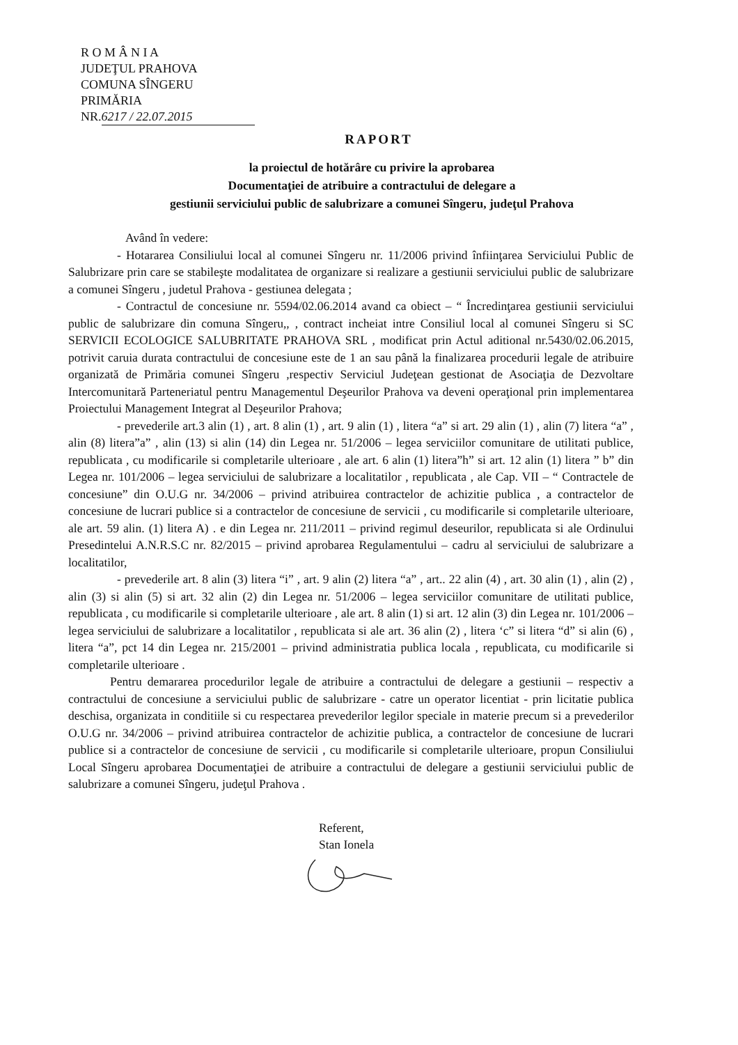R O M Â N I A
JUDEŢUL PRAHOVA
COMUNA SÎNGERU
PRIMĂRIA
NR. 6217 / 22.07.2015
RAPORT
la proiectul de hotărâre cu privire la aprobarea
Documentaţiei de atribuire a contractului de delegare a
gestiunii serviciului public de salubrizare a comunei Sîngeru, judeţul Prahova
Având în vedere:
- Hotararea Consiliului local al comunei Sîngeru nr. 11/2006 privind înfiinţarea Serviciului Public de Salubrizare prin care se stabileşte modalitatea de organizare si realizare a gestiunii serviciului public de salubrizare a comunei Sîngeru , judetul Prahova - gestiunea delegata ;
- Contractul de concesiune nr. 5594/02.06.2014 avand ca obiect – “ Încredinţarea gestiunii serviciului public de salubrizare din comuna Sîngeru,, , contract incheiat intre Consiliul local al comunei Sîngeru si SC SERVICII ECOLOGICE SALUBRITATE PRAHOVA SRL , modificat prin Actul aditional nr.5430/02.06.2015, potrivit caruia durata contractului de concesiune este de 1 an sau până la finalizarea procedurii legale de atribuire organizată de Primăria comunei Sîngeru ,respectiv Serviciul Judeţean gestionat de Asociaţia de Dezvoltare Intercomunitară Parteneriatul pentru Managementul Deşeurilor Prahova va deveni operaţional prin implementarea Proiectului Management Integrat al Deşeurilor Prahova;
- prevederile art.3 alin (1) , art. 8 alin (1) , art. 9 alin (1) , litera “a” si art. 29 alin (1) , alin (7) litera “a” , alin (8) litera”a” , alin (13) si alin (14) din Legea nr. 51/2006 – legea serviciilor comunitare de utilitati publice, republicata , cu modificarile si completarile ulterioare , ale art. 6 alin (1) litera”h” si art. 12 alin (1) litera ” b” din Legea nr. 101/2006 – legea serviciului de salubrizare a localitatilor , republicata , ale Cap. VII – “ Contractele de concesiune” din O.U.G nr. 34/2006 – privind atribuirea contractelor de achizitie publica , a contractelor de concesiune de lucrari publice si a contractelor de concesiune de servicii , cu modificarile si completarile ulterioare, ale art. 59 alin. (1) litera A) . e din Legea nr. 211/2011 – privind regimul deseurilor, republicata si ale Ordinului Presedintelui A.N.R.S.C nr. 82/2015 – privind aprobarea Regulamentului – cadru al serviciului de salubrizare a localitatilor,
- prevederile art. 8 alin (3) litera “i” , art. 9 alin (2) litera “a” , art.. 22 alin (4) , art. 30 alin (1) , alin (2) , alin (3) si alin (5) si art. 32 alin (2) din Legea nr. 51/2006 – legea serviciilor comunitare de utilitati publice, republicata , cu modificarile si completarile ulterioare , ale art. 8 alin (1) si art. 12 alin (3) din Legea nr. 101/2006 – legea serviciului de salubrizare a localitatilor , republicata si ale art. 36 alin (2) , litera ‘c” si litera “d” si alin (6) , litera “a”, pct 14 din Legea nr. 215/2001 – privind administratia publica locala , republicata, cu modificarile si completarile ulterioare .
Pentru demararea procedurilor legale de atribuire a contractului de delegare a gestiunii – respectiv a contractului de concesiune a serviciului public de salubrizare - catre un operator licentiat - prin licitatie publica deschisa, organizata in conditiile si cu respectarea prevederilor legilor speciale in materie precum si a prevederilor O.U.G nr. 34/2006 – privind atribuirea contractelor de achizitie publica, a contractelor de concesiune de lucrari publice si a contractelor de concesiune de servicii , cu modificarile si completarile ulterioare, propun Consiliului Local Sîngeru aprobarea Documentaţiei de atribuire a contractului de delegare a gestiunii serviciului public de salubrizare a comunei Sîngeru, judeţul Prahova .
Referent,
Stan Ionela